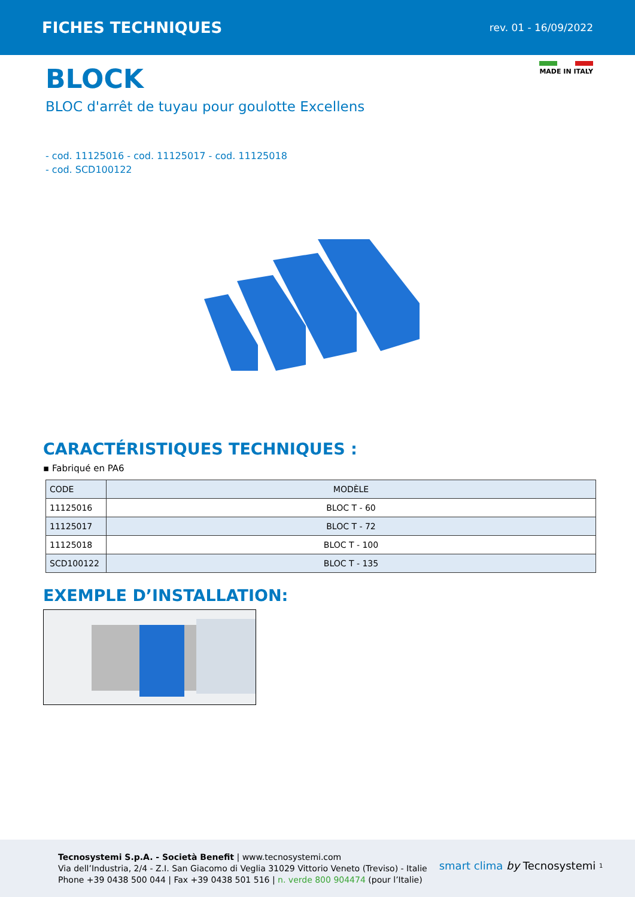FICHES TECHNIQUES
rev. 01 - 16/09/2022
MADE IN ITALY
BLOCK
BLOC d'arrêt de tuyau pour goulotte Excellens
- cod. 11125016 - cod. 11125017 - cod. 11125018
- cod. SCD100122
CARACTÉRISTIQUES TECHNIQUES :
▪ Fabriqué en PA6
| CODE | MODÈLE |
| --- | --- |
| 11125016 | BLOC T - 60 |
| 11125017 | BLOC T - 72 |
| 11125018 | BLOC T - 100 |
| SCD100122 | BLOC T - 135 |
EXEMPLE D’INSTALLATION:
Tecnosystemi S.p.A. - Società Benefit | www.tecnosystemi.com
Via dell’Industria, 2/4 - Z.I. San Giacomo di Veglia 31029 Vittorio Veneto (Treviso) - Italie
Phone +39 0438 500 044 | Fax +39 0438 501 516 | n. verde 800 904474 (pour l’Italie)
smart clima by Tecnosystemi 1